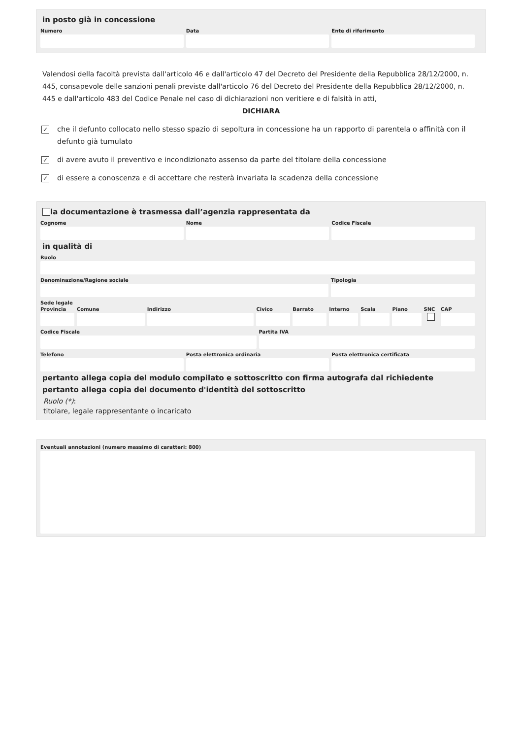in posto già in concessione
Numero Data Ente di riferimento
Valendosi della facoltà prevista dall'articolo 46 e dall'articolo 47 del Decreto del Presidente della Repubblica 28/12/2000, n. 445, consapevole delle sanzioni penali previste dall'articolo 76 del Decreto del Presidente della Repubblica 28/12/2000, n. 445 e dall'articolo 483 del Codice Penale nel caso di dichiarazioni non veritiere e di falsità in atti,
DICHIARA
✓
che il defunto collocato nello stesso spazio di sepoltura in concessione ha un rapporto di parentela o affinità con il defunto già tumulato
✓
di avere avuto il preventivo e incondizionato assenso da parte del titolare della concessione
✓
di essere a conoscenza e di accettare che resterà invariata la scadenza della concessione
la documentazione è trasmessa dall’agenzia rappresentata da
Cognome Nome Codice Fiscale
in qualità di
Ruolo
Denominazione/Ragione sociale Tipologia
Sede legale
Provincia Comune Indirizzo Civico Barrato Interno Scala Piano SNC CAP
Codice Fiscale Partita IVA
Telefono Posta elettronica ordinaria Posta elettronica certificata
pertanto allega copia del modulo compilato e sottoscritto con firma autografa dal richiedente
pertanto allega copia del documento d'identità del sottoscritto
Ruolo (*):
titolare, legale rappresentante o incaricato
Eventuali annotazioni (numero massimo di caratteri: 800)